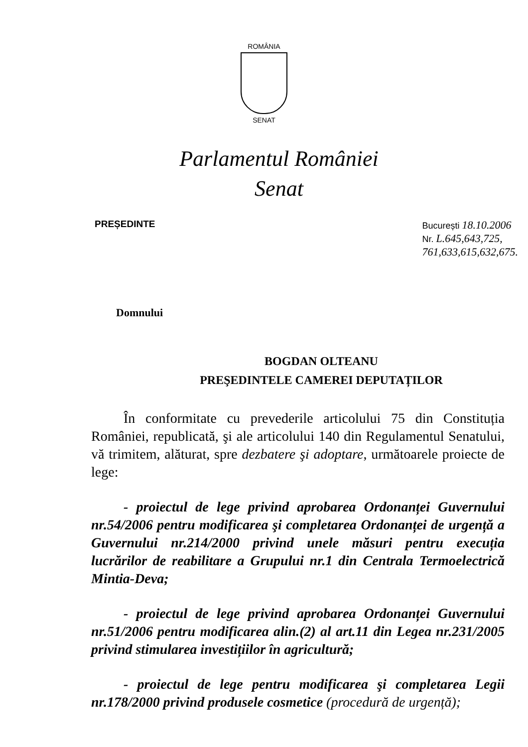ROMÂNIA
SENAT
Parlamentul României
Senat
PREȘEDINTE
București 18.10.2006
Nr. L.645,643,725,
761,633,615,632,675.
Domnului
BOGDAN OLTEANU
PREŞEDINTELE CAMEREI DEPUTAȚILOR
În conformitate cu prevederile articolului 75 din Constituția României, republicată, şi ale articolului 140 din Regulamentul Senatului, vă trimitem, alăturat, spre dezbatere şi adoptare, următoarele proiecte de lege:
- proiectul de lege privind aprobarea Ordonanței Guvernului nr.54/2006 pentru modificarea şi completarea Ordonanței de urgență a Guvernului nr.214/2000 privind unele măsuri pentru execuția lucrărilor de reabilitare a Grupului nr.1 din Centrala Termoelectrică Mintia-Deva;
- proiectul de lege privind aprobarea Ordonanței Guvernului nr.51/2006 pentru modificarea alin.(2) al art.11 din Legea nr.231/2005 privind stimularea investițiilor în agricultură;
- proiectul de lege pentru modificarea şi completarea Legii nr.178/2000 privind produsele cosmetice (procedură de urgență);